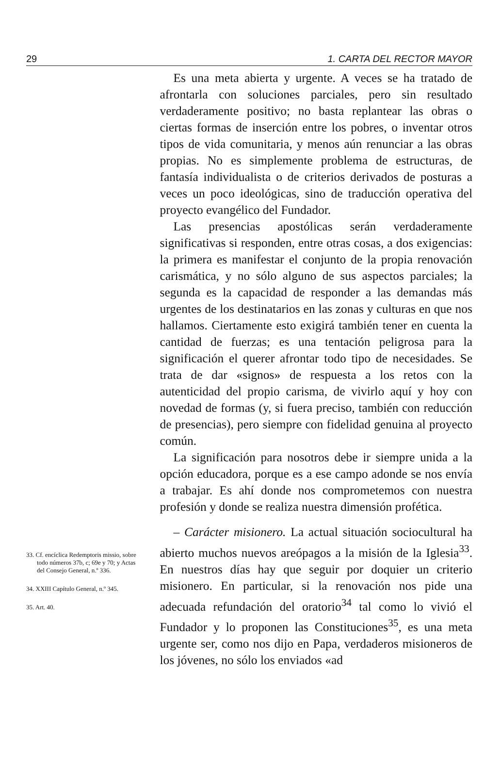29 1. CARTA DEL RECTOR MAYOR
33. Cf. encíclica Redemptoris missio, sobre todo números 37b, c; 69e y 70; y Actas del Consejo General, n.º 336.
34. XXIII Capítulo General, n.º 345.
35. Art. 40.
Es una meta abierta y urgente. A veces se ha tratado de afrontarla con soluciones parciales, pero sin resultado verdaderamente positivo; no basta replantear las obras o ciertas formas de inserción entre los pobres, o inventar otros tipos de vida comunitaria, y menos aún renunciar a las obras propias. No es simplemente problema de estructuras, de fantasía individualista o de criterios derivados de posturas a veces un poco ideológicas, sino de traducción operativa del proyecto evangélico del Fundador.
Las presencias apostólicas serán verdaderamente significativas si responden, entre otras cosas, a dos exigencias: la primera es manifestar el conjunto de la propia renovación carismática, y no sólo alguno de sus aspectos parciales; la segunda es la capacidad de responder a las demandas más urgentes de los destinatarios en las zonas y culturas en que nos hallamos. Ciertamente esto exigirá también tener en cuenta la cantidad de fuerzas; es una tentación peligrosa para la significación el querer afrontar todo tipo de necesidades. Se trata de dar «signos» de respuesta a los retos con la autenticidad del propio carisma, de vivirlo aquí y hoy con novedad de formas (y, si fuera preciso, también con reducción de presencias), pero siempre con fidelidad genuina al proyecto común.
La significación para nosotros debe ir siempre unida a la opción educadora, porque es a ese campo adonde se nos envía a trabajar. Es ahí donde nos comprometemos con nuestra profesión y donde se realiza nuestra dimensión profética.
– Carácter misionero. La actual situación sociocultural ha abierto muchos nuevos areópagos a la misión de la Iglesia<sup>33</sup>. En nuestros días hay que seguir por doquier un criterio misionero. En particular, si la renovación nos pide una adecuada refundación del oratorio<sup>34</sup> tal como lo vivió el Fundador y lo proponen las Constituciones<sup>35</sup>, es una meta urgente ser, como nos dijo en Papa, verdaderos misioneros de los jóvenes, no sólo los enviados «ad